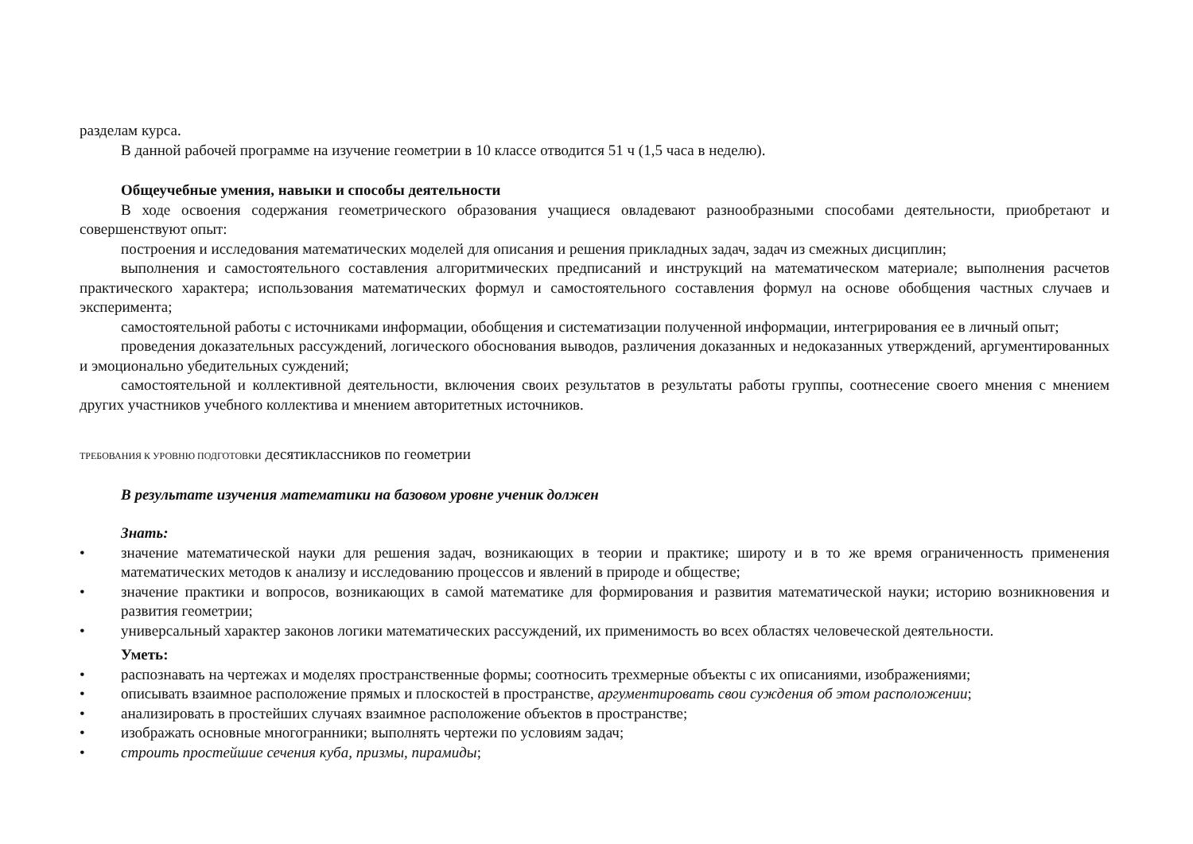разделам курса.
В данной рабочей программе на изучение геометрии в 10 классе отводится 51 ч (1,5 часа в неделю).
Общеучебные умения, навыки и способы деятельности
В ходе освоения содержания геометрического образования учащиеся овладевают разнообразными способами деятельности, приобретают и совершенствуют опыт:
построения и исследования математических моделей для описания и решения прикладных задач, задач из смежных дисциплин;
выполнения и самостоятельного составления алгоритмических предписаний и инструкций на математическом материале; выполнения расчетов практического характера; использования математических формул и самостоятельного составления формул на основе обобщения частных случаев и эксперимента;
самостоятельной работы с источниками информации, обобщения и систематизации полученной информации, интегрирования ее в личный опыт;
проведения доказательных рассуждений, логического обоснования выводов, различения доказанных и недоказанных утверждений, аргументированных и эмоционально убедительных суждений;
самостоятельной и коллективной деятельности, включения своих результатов в результаты работы группы, соотнесение своего мнения с мнением других участников учебного коллектива и мнением авторитетных источников.
ТРЕБОВАНИЯ К УРОВНЮ ПОДГОТОВКИ десятиклассников по геометрии
В результате изучения математики на базовом уровне ученик должен
Знать:
• значение математической науки для решения задач, возникающих в теории и практике; широту и в то же время ограниченность применения математических методов к анализу и исследованию процессов и явлений в природе и обществе;
• значение практики и вопросов, возникающих в самой математике для формирования и развития математической науки; историю возникновения и развития геометрии;
• универсальный характер законов логики математических рассуждений, их применимость во всех областях человеческой деятельности.
Уметь:
• распознавать на чертежах и моделях пространственные формы; соотносить трехмерные объекты с их описаниями, изображениями;
• описывать взаимное расположение прямых и плоскостей в пространстве, аргументировать свои суждения об этом расположении;
• анализировать в простейших случаях взаимное расположение объектов в пространстве;
• изображать основные многогранники; выполнять чертежи по условиям задач;
• строить простейшие сечения куба, призмы, пирамиды;